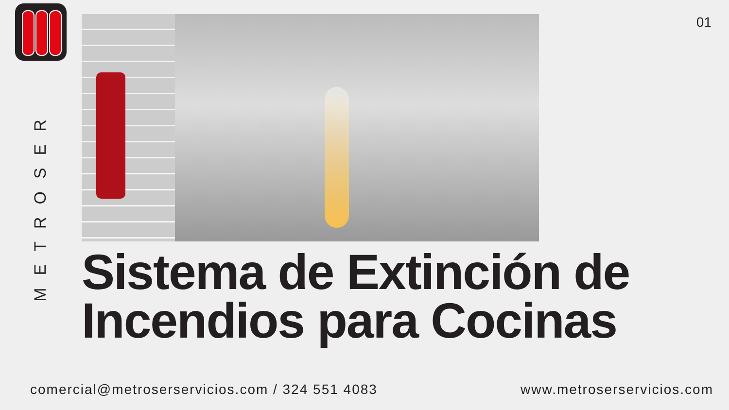01
METROSER
Sistema de Extinción de
Incendios para Cocinas
comercial@metroserservicios.com / 324 551 4083 www.metroserservicios.com